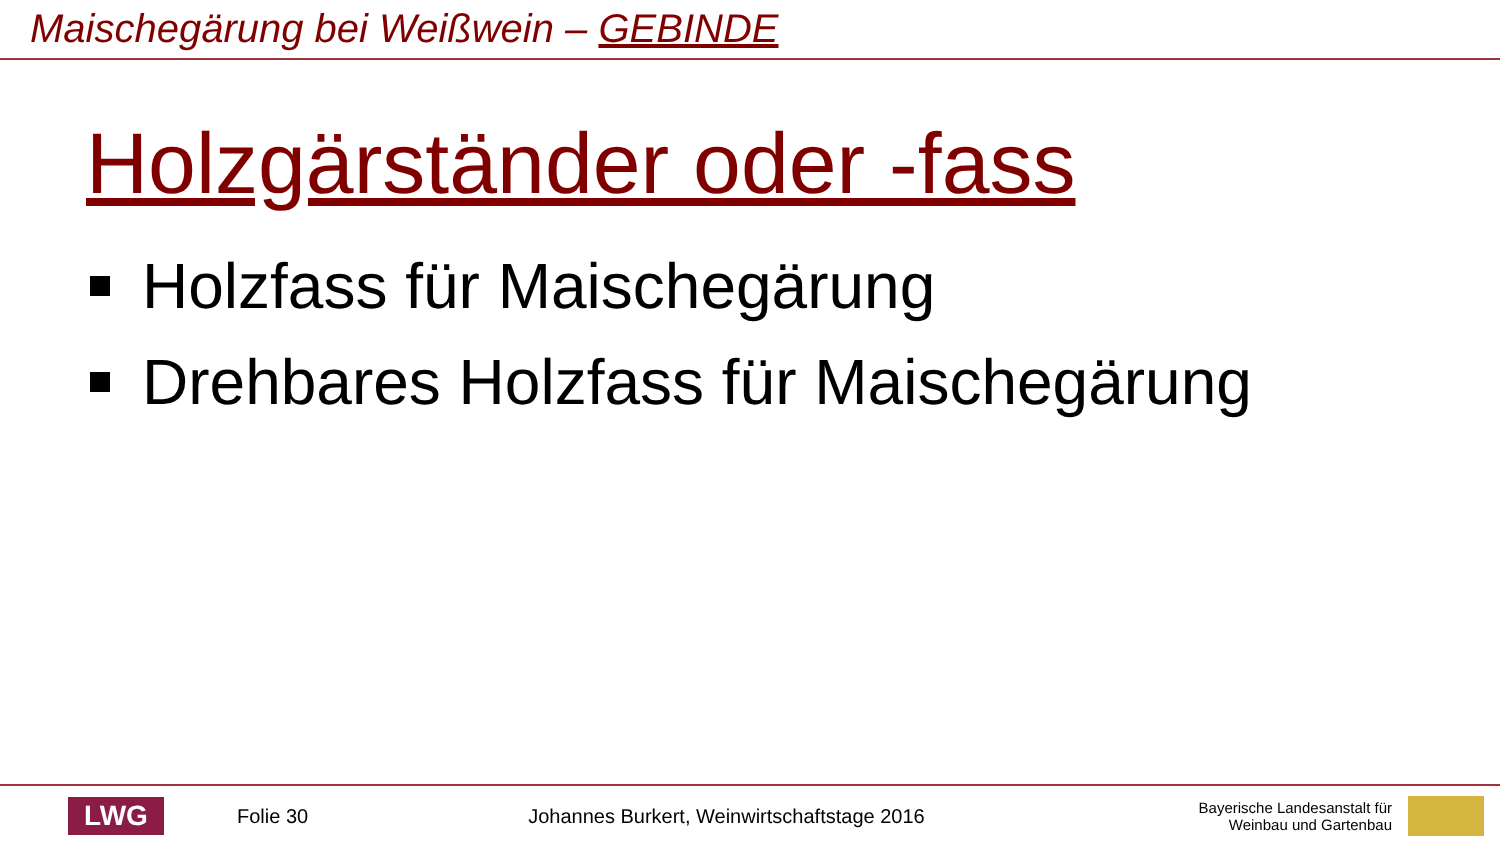Maischegärung bei Weißwein – GEBINDE
Holzgärständer oder -fass
Holzfass für Maischegärung
Drehbares Holzfass für Maischegärung
LWG
Folie 30 Johannes Burkert, Weinwirtschaftstage 2016 Bayerische Landesanstalt für
Weinbau und Gartenbau